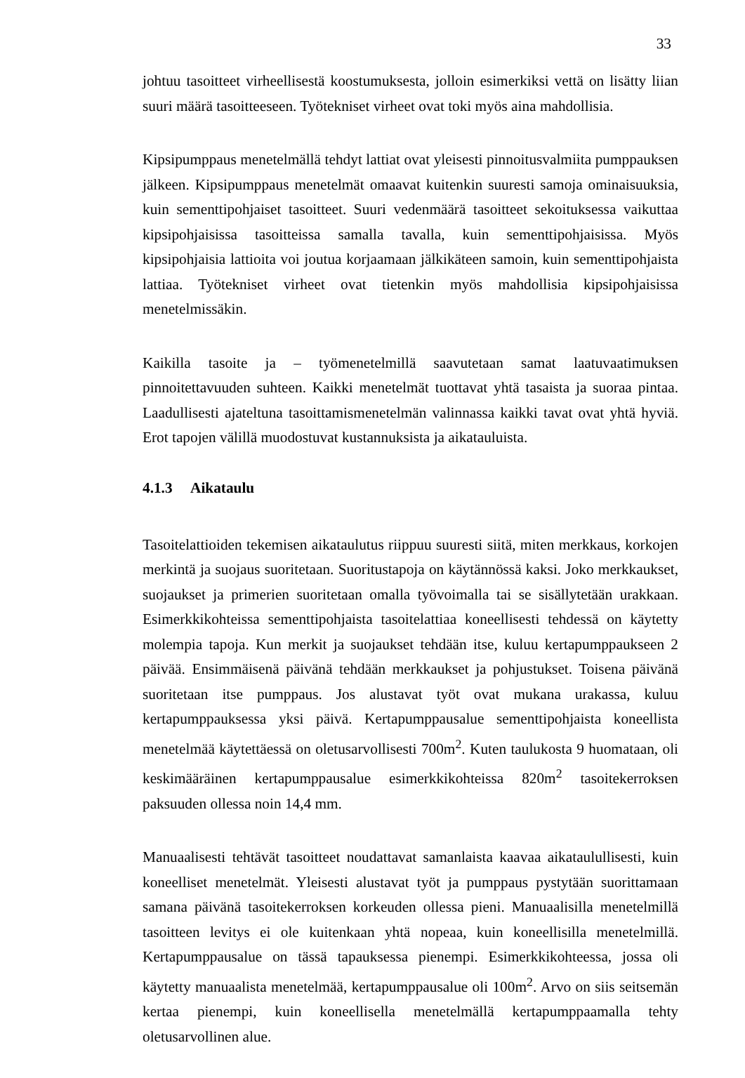33
johtuu tasoitteet virheellisestä koostumuksesta, jolloin esimerkiksi vettä on lisätty liian suuri määrä tasoitteeseen. Työtekniset virheet ovat toki myös aina mahdollisia.
Kipsipumppaus menetelmällä tehdyt lattiat ovat yleisesti pinnoitusvalmiita pumppauksen jälkeen. Kipsipumppaus menetelmät omaavat kuitenkin suuresti samoja ominaisuuksia, kuin sementtipohjaiset tasoitteet. Suuri vedenmäärä tasoitteet sekoituksessa vaikuttaa kipsipohjaisissa tasoitteissa samalla tavalla, kuin sementtipohjaisissa. Myös kipsipohjaisia lattioita voi joutua korjaamaan jälkikäteen samoin, kuin sementtipohjaista lattiaa. Työtekniset virheet ovat tietenkin myös mahdollisia kipsipohjaisissa menetelmissäkin.
Kaikilla tasoite ja – työmenetelmillä saavutetaan samat laatuvaatimuksen pinnoitettavuuden suhteen. Kaikki menetelmät tuottavat yhtä tasaista ja suoraa pintaa. Laadullisesti ajateltuna tasoittamismenetelmän valinnassa kaikki tavat ovat yhtä hyviä. Erot tapojen välillä muodostuvat kustannuksista ja aikatauluista.
4.1.3 Aikataulu
Tasoitelattioiden tekemisen aikataulutus riippuu suuresti siitä, miten merkkaus, korkojen merkintä ja suojaus suoritetaan. Suoritustapoja on käytännössä kaksi. Joko merkkaukset, suojaukset ja primerien suoritetaan omalla työvoimalla tai se sisällytetään urakkaan. Esimerkkikohteissa sementtipohjaista tasoitelattiaa koneellisesti tehdessä on käytetty molempia tapoja. Kun merkit ja suojaukset tehdään itse, kuluu kertapumppaukseen 2 päivää. Ensimmäisenä päivänä tehdään merkkaukset ja pohjustukset. Toisena päivänä suoritetaan itse pumppaus. Jos alustavat työt ovat mukana urakassa, kuluu kertapumppauksessa yksi päivä. Kertapumppausalue sementtipohjaista koneellista menetelmää käytettäessä on oletusarvollisesti 700m<sup>2</sup>. Kuten taulukosta 9 huomataan, oli keskimääräinen kertapumppausalue esimerkkikohteissa 820m<sup>2</sup> tasoitekerroksen paksuuden ollessa noin 14,4 mm.
Manuaalisesti tehtävät tasoitteet noudattavat samanlaista kaavaa aikataulullisesti, kuin koneelliset menetelmät. Yleisesti alustavat työt ja pumppaus pystytään suorittamaan samana päivänä tasoitekerroksen korkeuden ollessa pieni. Manuaalisilla menetelmillä tasoitteen levitys ei ole kuitenkaan yhtä nopeaa, kuin koneellisilla menetelmillä. Kertapumppausalue on tässä tapauksessa pienempi. Esimerkkikohteessa, jossa oli käytetty manuaalista menetelmää, kertapumppausalue oli 100m<sup>2</sup>. Arvo on siis seitsemän kertaa pienempi, kuin koneellisella menetelmällä kertapumppaamalla tehty oletusarvollinen alue.